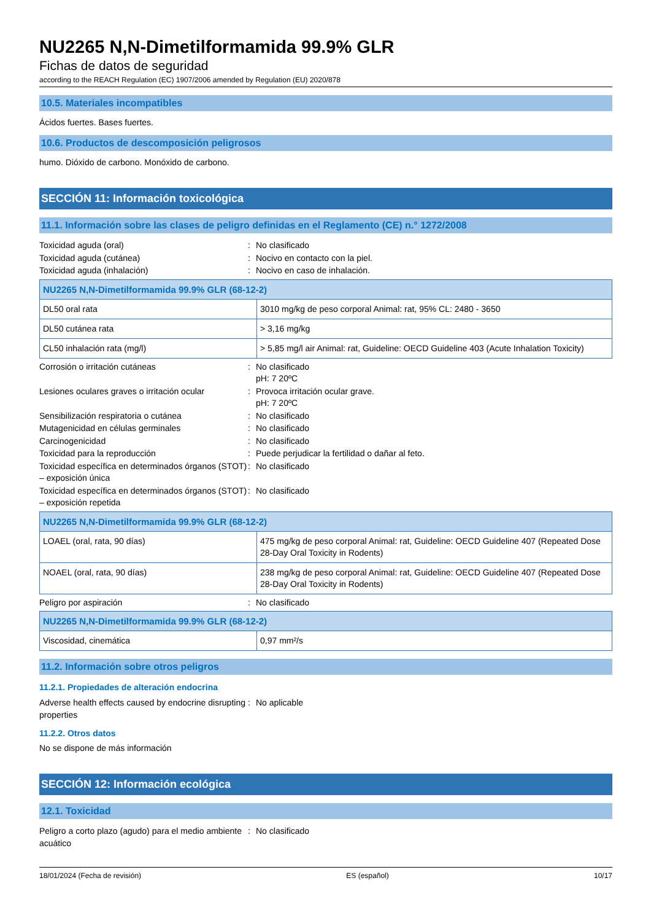NU2265 N,N-Dimetilformamida 99.9% GLR
Fichas de datos de seguridad
according to the REACH Regulation (EC) 1907/2006 amended by Regulation (EU) 2020/878
10.5. Materiales incompatibles
Ácidos fuertes. Bases fuertes.
10.6. Productos de descomposición peligrosos
humo. Dióxido de carbono. Monóxido de carbono.
SECCIÓN 11: Información toxicológica
11.1. Información sobre las clases de peligro definidas en el Reglamento (CE) n.° 1272/2008
Toxicidad aguda (oral) : No clasificado
Toxicidad aguda (cutánea) : Nocivo en contacto con la piel.
Toxicidad aguda (inhalación) : Nocivo en caso de inhalación.
| NU2265 N,N-Dimetilformamida 99.9% GLR (68-12-2) | |
| --- | --- |
| DL50 oral rata | 3010 mg/kg de peso corporal Animal: rat, 95% CL: 2480 - 3650 |
| DL50 cutánea rata | > 3,16 mg/kg |
| CL50 inhalación rata (mg/l) | > 5,85 mg/l air Animal: rat, Guideline: OECD Guideline 403 (Acute Inhalation Toxicity) |
Corrosión o irritación cutáneas : No clasificado
pH: 7 20ºC
Lesiones oculares graves o irritación ocular
: Provoca irritación ocular grave.
pH: 7 20ºC
Sensibilización respiratoria o cutánea : No clasificado
Mutagenicidad en células germinales : No clasificado
Carcinogenicidad : No clasificado
Toxicidad para la reproducción : Puede perjudicar la fertilidad o dañar al feto.
Toxicidad específica en determinados órganos (STOT) – exposición única
: No clasificado
Toxicidad específica en determinados órganos (STOT) – exposición repetida
: No clasificado
| NU2265 N,N-Dimetilformamida 99.9% GLR (68-12-2) | |
| --- | --- |
| LOAEL (oral, rata, 90 días) | 475 mg/kg de peso corporal Animal: rat, Guideline: OECD Guideline 407 (Repeated Dose 28-Day Oral Toxicity in Rodents) |
| NOAEL (oral, rata, 90 días) | 238 mg/kg de peso corporal Animal: rat, Guideline: OECD Guideline 407 (Repeated Dose 28-Day Oral Toxicity in Rodents) |
Peligro por aspiración : No clasificado
| NU2265 N,N-Dimetilformamida 99.9% GLR (68-12-2) | |
| --- | --- |
| Viscosidad, cinemática | 0,97 mm²/s |
11.2. Información sobre otros peligros
11.2.1. Propiedades de alteración endocrina
Adverse health effects caused by endocrine disrupting properties
: No aplicable
11.2.2. Otros datos
No se dispone de más información
SECCIÓN 12: Información ecológica
12.1. Toxicidad
Peligro a corto plazo (agudo) para el medio ambiente acuático
: No clasificado
18/01/2024 (Fecha de revisión) ES (español) 10/17